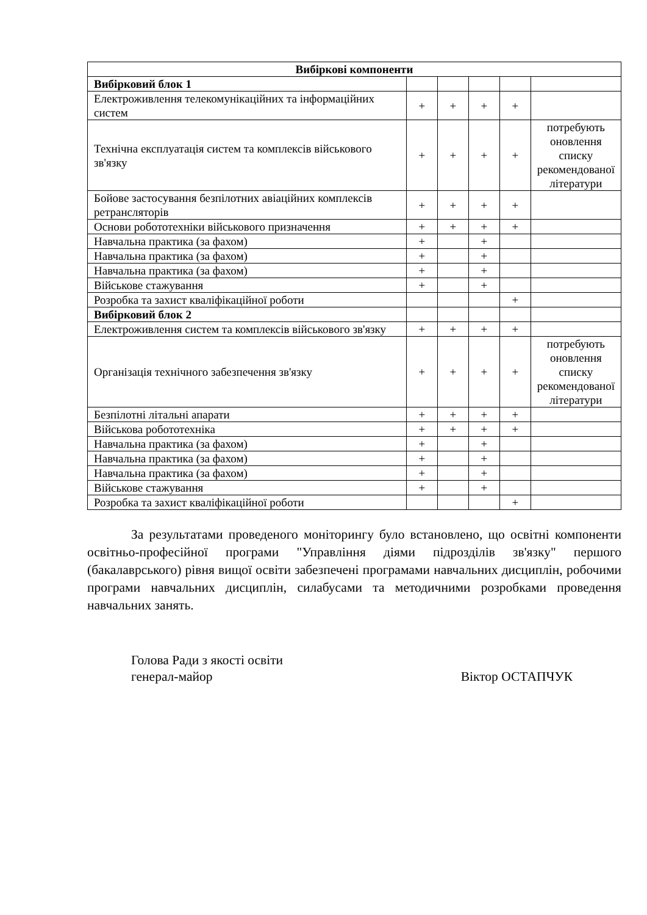| Вибіркові компоненти | | | | | |
| --- | --- | --- | --- | --- | --- |
| Вибірковий блок 1 | | | | | |
| Електроживлення телекомунікаційних та інформаційних систем | + | + | + | + | |
| Технічна експлуатація систем та комплексів військового зв'язку | + | + | + | + | потребують оновлення списку рекомендованої літератури |
| Бойове застосування безпілотних авіаційних комплексів ретрансляторів | + | + | + | + | |
| Основи робототехніки військового призначення | + | + | + | + | |
| Навчальна практика (за фахом) | + | | + | | |
| Навчальна практика (за фахом) | + | | + | | |
| Навчальна практика (за фахом) | + | | + | | |
| Військове стажування | + | | + | | |
| Розробка та захист кваліфікаційної роботи | | | | + | |
| Вибірковий блок 2 | | | | | |
| Електроживлення систем та комплексів військового зв'язку | + | + | + | + | |
| Організація технічного забезпечення зв'язку | + | + | + | + | потребують оновлення списку рекомендованої літератури |
| Безпілотні літальні апарати | + | + | + | + | |
| Військова робототехніка | + | + | + | + | |
| Навчальна практика (за фахом) | + | | + | | |
| Навчальна практика (за фахом) | + | | + | | |
| Навчальна практика (за фахом) | + | | + | | |
| Військове стажування | + | | + | | |
| Розробка та захист кваліфікаційної роботи | | | | + | |
За результатами проведеного моніторингу було встановлено, що освітні компоненти освітньо-професійної програми "Управління діями підрозділів зв'язку" першого (бакалаврського) рівня вищої освіти забезпечені програмами навчальних дисциплін, робочими програми навчальних дисциплін, силабусами та методичними розробками проведення навчальних занять.
Голова Ради з якості освіти
генерал-майор
Віктор ОСТАПЧУК